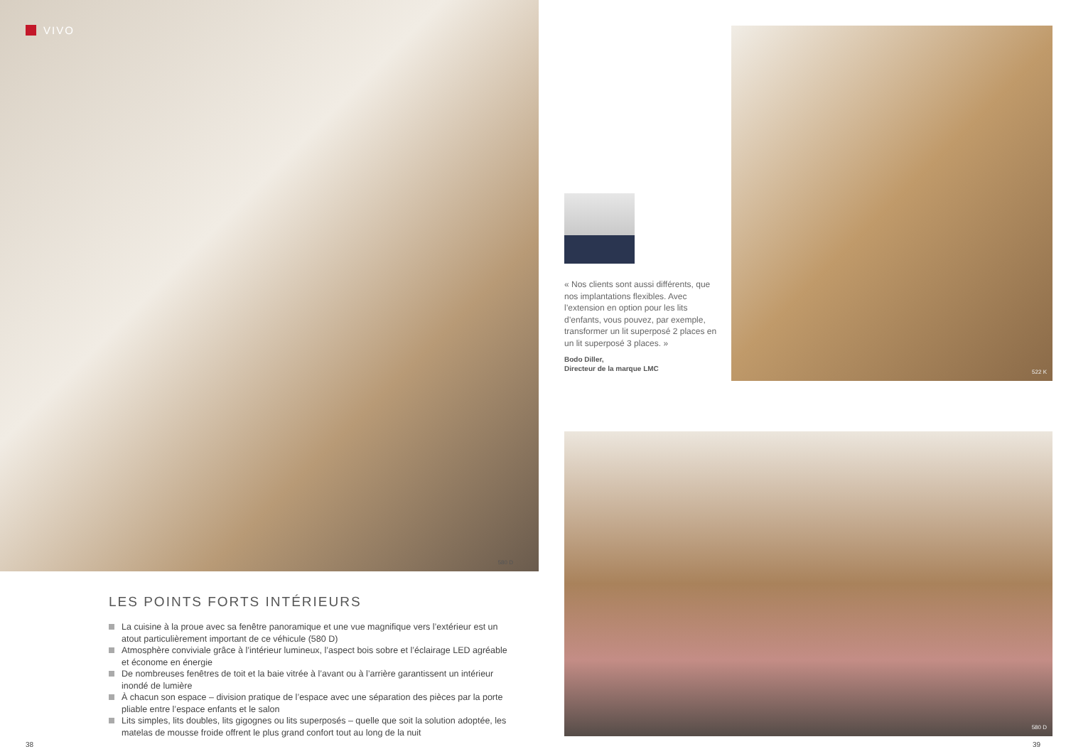VIVO
580 D
LES POINTS FORTS INTÉRIEURS
La cuisine à la proue avec sa fenêtre panoramique et une vue magnifique vers l’extérieur est un atout particulièrement important de ce véhicule (580 D)
Atmosphère conviviale grâce à l’intérieur lumineux, l’aspect bois sobre et l’éclairage LED agréable et économe en énergie
De nombreuses fenêtres de toit et la baie vitrée à l’avant ou à l’arrière garantissent un intérieur inondé de lumière
À chacun son espace – division pratique de l’espace avec une séparation des pièces par la porte pliable entre l’espace enfants et le salon
Lits simples, lits doubles, lits gigognes ou lits superposés – quelle que soit la solution adoptée, les matelas de mousse froide offrent le plus grand confort tout au long de la nuit
38
« Nos clients sont aussi différents, que nos implantations flexibles. Avec l’extension en option pour les lits d’enfants, vous pouvez, par exemple, transformer un lit super­posé 2 places en un lit superposé 3 places. »
Bodo Diller,
Directeur de la marque LMC
522 K
580 D
39